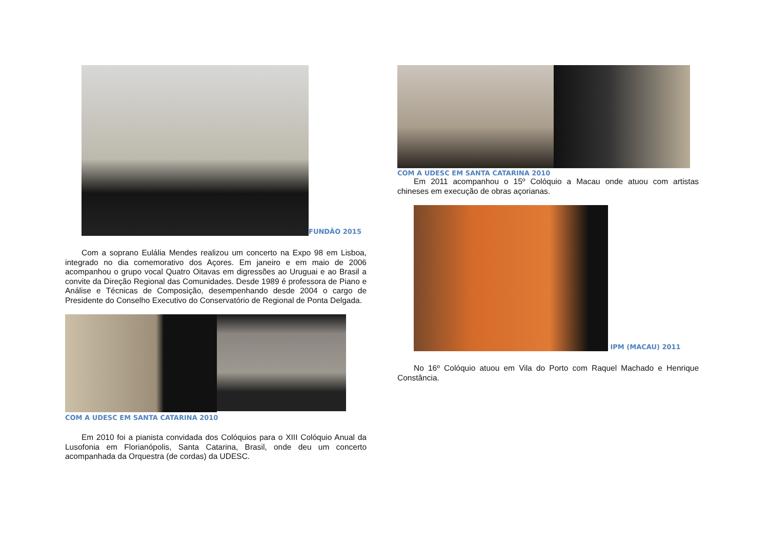FUNDÃO 2015
Com a soprano Eulália Mendes realizou um concerto na Expo 98 em Lisboa, integrado no dia comemorativo dos Açores. Em janeiro e em maio de 2006 acompanhou o grupo vocal Quatro Oitavas em digressões ao Uruguai e ao Brasil a convite da Direção Regional das Comunidades. Desde 1989 é professora de Piano e Análise e Técnicas de Composição, desempenhando desde 2004 o cargo de Presidente do Conselho Executivo do Conservatório de Regional de Ponta Delgada.
COM A UDESC EM SANTA CATARINA 2010
Em 2010 foi a pianista convidada dos Colóquios para o XIII Colóquio Anual da Lusofonia em Florianópolis, Santa Catarina, Brasil, onde deu um concerto acompanhada da Orquestra (de cordas) da UDESC.
COM A UDESC EM SANTA CATARINA 2010
Em 2011 acompanhou o 15º Colóquio a Macau onde atuou com artistas chineses em execução de obras açorianas.
IPM (MACAU) 2011
No 16º Colóquio atuou em Vila do Porto com Raquel Machado e Henrique Constância.